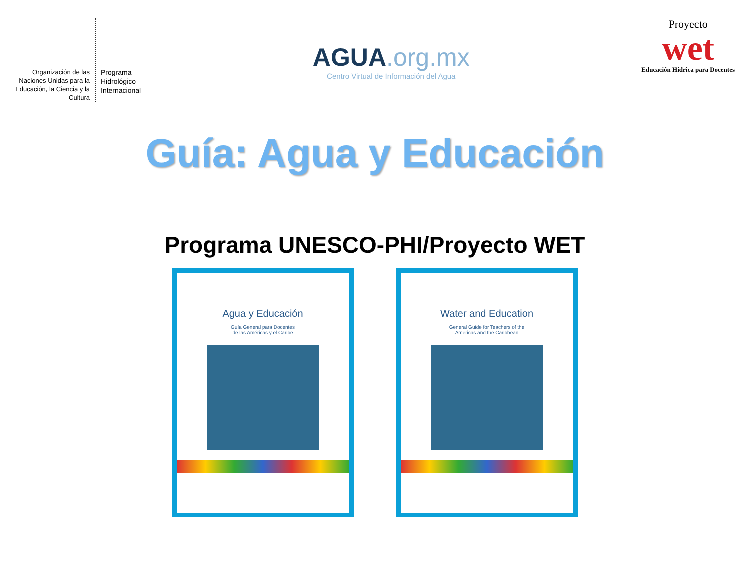Organización de las Naciones Unidas para la Educación, la Ciencia y la Cultura
Programa
Hidrológico
Internacional
AGUA.org.mx
Centro Virtual de Información del Agua
Proyecto
wet
Educación Hídrica para Docentes
Guía: Agua y Educación
Programa UNESCO-PHI/Proyecto WET
Agua y Educación
Guía General para Docentes
de las Américas y el Caribe
Water and Education
General Guide for Teachers of the
Americas and the Caribbean